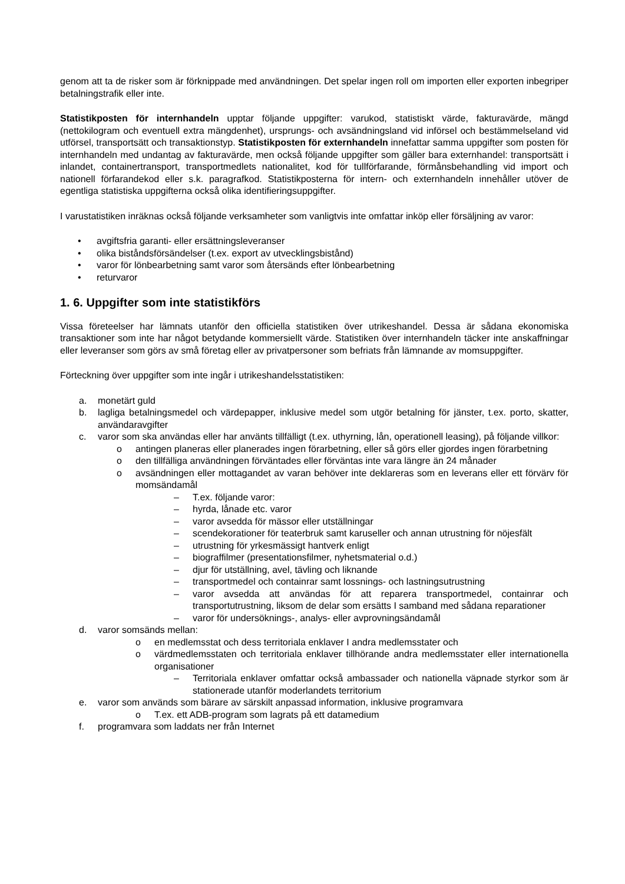genom att ta de risker som är förknippade med användningen. Det spelar ingen roll om importen eller exporten inbegriper betalningstrafik eller inte.
Statistikposten för internhandeln upptar följande uppgifter: varukod, statistiskt värde, fakturavärde, mängd (nettokilogram och eventuell extra mängdenhet), ursprungs- och avsändningsland vid införsel och bestämmelseland vid utförsel, transportsätt och transaktionstyp. Statistikposten för externhandeln innefattar samma uppgifter som posten för internhandeln med undantag av fakturavärde, men också följande uppgifter som gäller bara externhandel: transportsätt i inlandet, containertransport, transportmedlets nationalitet, kod för tullförfarande, förmånsbehandling vid import och nationell förfarandekod eller s.k. paragrafkod. Statistikposterna för intern- och externhandeln innehåller utöver de egentliga statistiska uppgifterna också olika identifieringsuppgifter.
I varustatistiken inräknas också följande verksamheter som vanligtvis inte omfattar inköp eller försäljning av varor:
• avgiftsfria garanti- eller ersättningsleveranser
• olika biståndsförsändelser (t.ex. export av utvecklingsbistånd)
• varor för lönbearbetning samt varor som återsänds efter lönbearbetning
• returvaror
1. 6. Uppgifter som inte statistikförs
Vissa företeelser har lämnats utanför den officiella statistiken över utrikeshandel. Dessa är sådana ekonomiska transaktioner som inte har något betydande kommersiellt värde. Statistiken över internhandeln täcker inte anskaffningar eller leveranser som görs av små företag eller av privatpersoner som befriats från lämnande av momsuppgifter.
Förteckning över uppgifter som inte ingår i utrikeshandelsstatistiken:
a. monetärt guld
b. lagliga betalningsmedel och värdepapper, inklusive medel som utgör betalning för jänster, t.ex. porto, skatter, användaravgifter
c. varor som ska användas eller har använts tillfälligt (t.ex. uthyrning, lån, operationell leasing), på följande villkor:
o antingen planeras eller planerades ingen förarbetning, eller så görs eller gjordes ingen förarbetning
o den tillfälliga användningen förväntades eller förväntas inte vara längre än 24 månader
o avsändningen eller mottagandet av varan behöver inte deklareras som en leverans eller ett förvärv för momsändamål
– T.ex. följande varor:
– hyrda, lånade etc. varor
– varor avsedda för mässor eller utställningar
– scendekorationer för teaterbruk samt karuseller och annan utrustning för nöjesfält
– utrustning för yrkesmässigt hantverk enligt
– biograffilmer (presentationsfilmer, nyhetsmaterial o.d.)
– djur för utställning, avel, tävling och liknande
– transportmedel och containrar samt lossnings- och lastningsutrustning
– varor avsedda att användas för att reparera transportmedel, containrar och transportutrustning, liksom de delar som ersätts I samband med sådana reparationer
– varor för undersöknings-, analys- eller avprovningsändamål
d. varor somsänds mellan:
o en medlemsstat och dess territoriala enklaver I andra medlemsstater och
o värdmedlemsstaten och territoriala enklaver tillhörande andra medlemsstater eller internationella organisationer
– Territoriala enklaver omfattar också ambassader och nationella väpnade styrkor som är stationerade utanför moderlandets territorium
e. varor som används som bärare av särskilt anpassad information, inklusive programvara
o T.ex. ett ADB-program som lagrats på ett datamedium
f. programvara som laddats ner från Internet